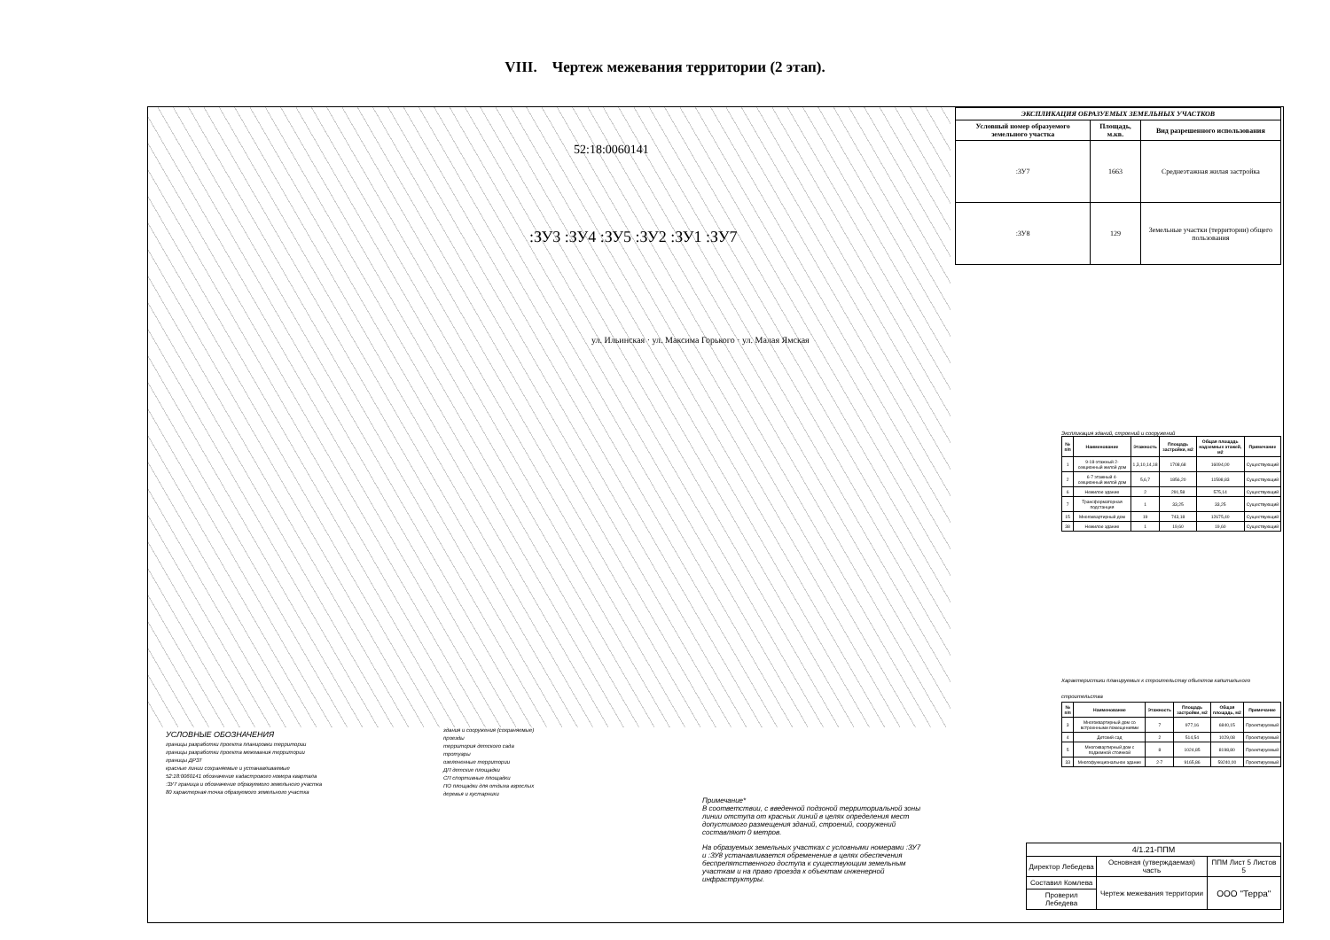VIII. Чертеж межевания территории (2 этап).
52:18:0060141
:ЗУ3 :ЗУ4 :ЗУ5 :ЗУ2 :ЗУ1 :ЗУ7
ул. Ильинская · ул. Максима Горького · ул. Малая Ямская
| ЭКСПЛИКАЦИЯ ОБРАЗУЕМЫХ ЗЕМЕЛЬНЫХ УЧАСТКОВ | | |
| --- | --- | --- |
| Условный номер образуемого земельного участка | Площадь, м.кв. | Вид разрешенного использования |
| :ЗУ7 | 1663 | Среднеэтажная жилая застройка |
| :ЗУ8 | 129 | Земельные участки (территории) общего пользования |
Экспликация зданий, строений и сооружений
| № п/п | Наименование | Этажность | Площадь застройки, м2 | Общая площадь надземных этажей, м2 | Примечание |
| --- | --- | --- | --- | --- | --- |
| 1 | 9-18-этажный 2-секционный жилой дом | 1,3,10,14,18 | 1708,68 | 16094,00 | Существующий |
| 2 | 6-7 этажный 4-секционный жилой дом | 5,6,7 | 1856,20 | 11598,83 | Существующий |
| 6 | Нежилое здание | 2 | 291,58 | 575,14 | Существующий |
| 7 | Трансформаторная подстанция | 1 | 33,25 | 33,25 | Существующий |
| 15 | Многоквартирный дом | 19 | 743,18 | 12675,40 | Существующий |
| 38 | Нежилое здание | 1 | 19,60 | 19,60 | Существующий |
Характеристики планируемых к строительству объектов капитального строительства
| № п/п | Наименование | Этажность | Площадь застройки, м2 | Общая площадь, м2 | Примечание |
| --- | --- | --- | --- | --- | --- |
| 3 | Многоквартирный дом со встроенными помещениями | 7 | 977,16 | 6840,15 | Проектируемый |
| 4 | Детский сад | 2 | 514,54 | 1029,08 | Проектируемый |
| 5 | Многоквартирный дом с подземной стоянкой | 8 | 1024,85 | 8198,80 | Проектируемый |
| 33 | Многофункциональное здание | 2-7 | 9165,86 | 59240,00 | Проектируемый |
УСЛОВНЫЕ ОБОЗНАЧЕНИЯ
границы разработки проекта планировки территории
границы разработки проекта межевания территории
границы ДРЗТ
красные линии сохраняемые и устанавливаемые
52:18:0060141 обозначение кадастрового номера квартала
:ЗУ7 граница и обозначение образуемого земельного участка
80 характерная точка образуемого земельного участка
здания и сооружения (сохраняемые)
проезды
территория детского сада
тротуары
озелененные территории
ДП детские площадки
СП спортивные площадки
ПО площадки для отдыха взрослых
деревья и кустарники
Примечание*
В соответствии, с введенной подзоной территориальной зоны линии отступа от красных линий в целях определения мест допустимого размещения зданий, строений, сооружений составляют 0 метров.
На образуемых земельных участках с условными номерами :ЗУ7 и :ЗУ8 устанавливается обременение в целях обеспечения беспрепятственного доступа к существующим земельным участкам и на право проезда к объектам инженерной инфраструктуры.
| 4/1.21-ППМ | | |
| Директор Лебедева | Основная (утверждаемая) часть | ППМ Лист 5 Листов 5 |
| Составил Комлева | Чертеж межевания территории | ООО "Терра" |
| Проверил Лебедева | | |